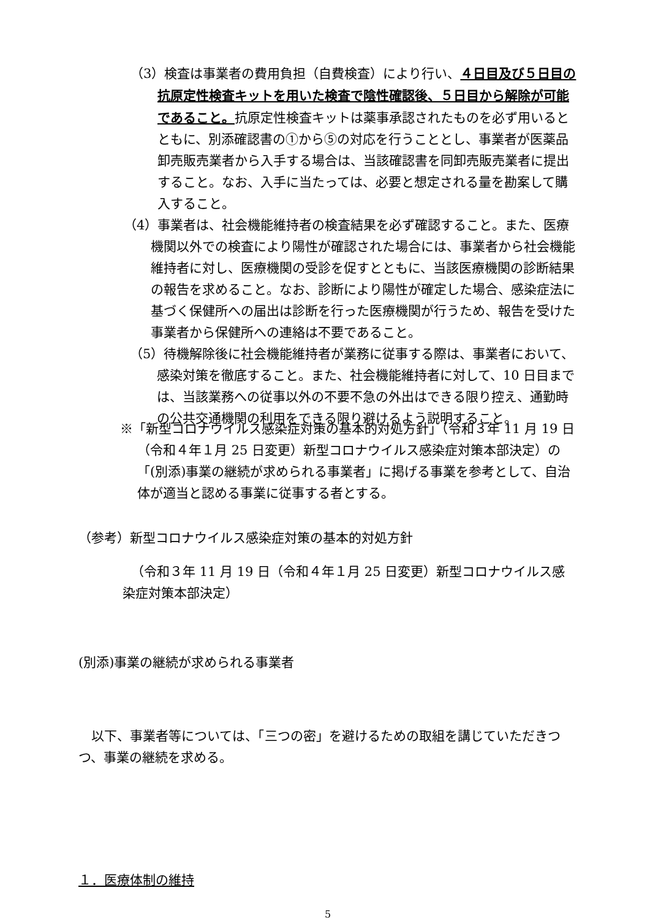（3）検査は事業者の費用負担（自費検査）により行い、４日目及び５日目の抗原定性検査キットを用いた検査で陰性確認後、５日目から解除が可能であること。抗原定性検査キットは薬事承認されたものを必ず用いるとともに、別添確認書の①から⑤の対応を行うこととし、事業者が医薬品卸売販売業者から入手する場合は、当該確認書を同卸売販売業者に提出すること。なお、入手に当たっては、必要と想定される量を勘案して購入すること。
（4）事業者は、社会機能維持者の検査結果を必ず確認すること。また、医療機関以外での検査により陽性が確認された場合には、事業者から社会機能維持者に対し、医療機関の受診を促すとともに、当該医療機関の診断結果の報告を求めること。なお、診断により陽性が確定した場合、感染症法に基づく保健所への届出は診断を行った医療機関が行うため、報告を受けた事業者から保健所への連絡は不要であること。
（5）待機解除後に社会機能維持者が業務に従事する際は、事業者において、感染対策を徹底すること。また、社会機能維持者に対して、10 日目までは、当該業務への従事以外の不要不急の外出はできる限り控え、通勤時の公共交通機関の利用をできる限り避けるよう説明すること。
※「新型コロナウイルス感染症対策の基本的対処方針」（令和３年 11 月 19 日（令和４年１月 25 日変更）新型コロナウイルス感染症対策本部決定）の「(別添)事業の継続が求められる事業者」に掲げる事業を参考として、自治体が適当と認める事業に従事する者とする。
（参考）新型コロナウイルス感染症対策の基本的対処方針
（令和３年 11 月 19 日（令和４年１月 25 日変更）新型コロナウイルス感染症対策本部決定）
(別添)事業の継続が求められる事業者
以下、事業者等については、「三つの密」を避けるための取組を講じていただきつつ、事業の継続を求める。
１．医療体制の維持
5